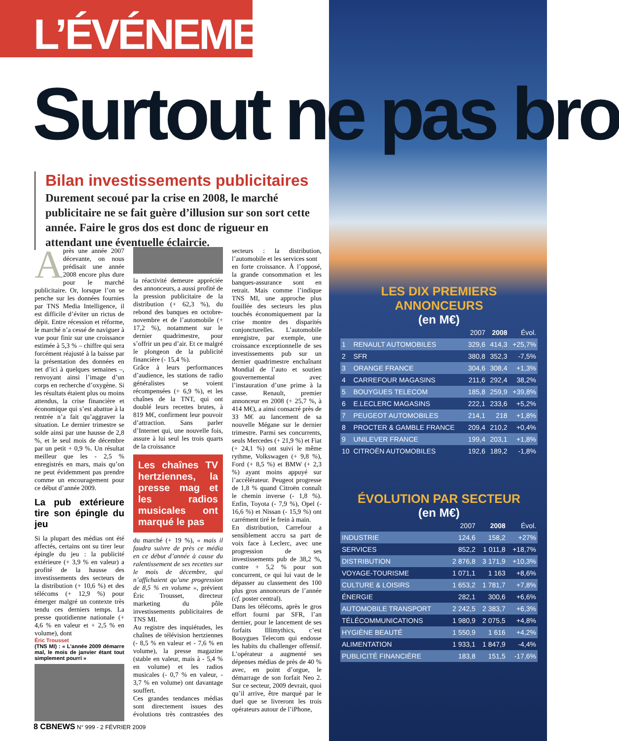L’ÉVÉNEMENT
Surtout ne pas bro
Bilan investissements publicitaires
Durement secoué par la crise en 2008, le marché publicitaire ne se fait guère d’illusion sur son sort cette année. Faire le gros dos est donc de rigueur en attendant une éventuelle éclaircie.
Après une année 2007 décevante, on nous prédisait une année 2008 encore plus dure pour le marché publicitaire. Or, lorsque l’on se penche sur les données fournies par TNS Media Intelligence, il est difficile d’éviter un rictus de dépit. Entre récession et réforme, le marché n’a cessé de naviguer à vue pour finir sur une croissance estimée à 5,3 % – chiffre qui sera forcément réajusté à la baisse par la présentation des données en net d’ici à quelques semaines –, renvoyant ainsi l’image d’un corps en recherche d’oxygène. Si les résultats étaient plus ou moins attendus, la crise financière et économique qui s’est abattue à la rentrée n’a fait qu’aggraver la situation. Le dernier trimestre se solde ainsi par une hausse de 2,8 %, et le seul mois de décembre par un petit + 0,9 %. Un résultat meilleur que les - 2,5 % enregistrés en mars, mais qu’on ne peut évidemment pas prendre comme un encouragement pour ce début d’année 2009.
La pub extérieure tire son épingle du jeu
Si la plupart des médias ont été affectés, certains ont su tirer leur épingle du jeu : la publicité extérieure (+ 3,9 % en valeur) a profité de la hausse des investissements des secteurs de la distribution (+ 10,6 %) et des télécoms (+ 12,9 %) pour émerger malgré un contexte très tendu ces derniers temps. La presse quotidienne nationale (+ 4,6 % en valeur et + 2,5 % en volume), dont
Éric Trousset
(TNS MI) : « L’année 2009 démarre mal, le mois de janvier étant tout simplement pourri »
la réactivité demeure appréciée des annonceurs, a aussi profité de la pression publicitaire de la distribution (+ 62,3 %), du rebond des banques en octobre-novembre et de l’automobile (+ 17,2 %), notamment sur le dernier quadrimestre, pour s’offrir un peu d’air. Et ce malgré le plongeon de la publicité financière (- 15,4 %).
Grâce à leurs performances d’audience, les stations de radio généralistes se voient récompensées (+ 6,9 %), et les chaînes de la TNT, qui ont doublé leurs recettes brutes, à 819 M€, confirment leur pouvoir d’attraction. Sans parler d’Internet qui, une nouvelle fois, assure à lui seul les trois quarts de la croissance
Les chaînes TV hertziennes, la presse mag et les radios musicales ont marqué le pas
du marché (+ 19 %), « mais il faudra suivre de près ce média en ce début d’année à cause du ralentissement de ses recettes sur le mois de décembre, qui n’affichaient qu’une progression de 8,5 % en volume », prévient Éric Trousset, directeur marketing du pôle investissements publicitaires de TNS MI.
Au registre des inquiétudes, les chaînes de télévision hertziennes (- 8,5 % en valeur et - 7,6 % en volume), la presse magazine (stable en valeur, mais à - 5,4 % en volume) et les radios musicales (- 0,7 % en valeur, - 3,7 % en volume) ont davantage souffert.
Ces grandes tendances médias sont directement issues des évolutions très contrastées des secteurs : la distribution, l’automobile et les services sont
en forte croissance. À l’opposé, la grande consommation et les banques-assurance sont en retrait. Mais comme l’indique TNS MI, une approche plus fouillée des secteurs les plus touchés économiquement par la crise montre des disparités conjoncturelles. L’automobile enregistre, par exemple, une croissance exceptionnelle de ses investissements pub sur un dernier quadrimestre enchaînant Mondial de l’auto et soutien gouvernemental avec l’instauration d’une prime à la casse. Renault, premier annonceur en 2008 (+ 25,7 %, à 414 M€), a ainsi consacré près de 33 M€ au lancement de sa nouvelle Mégane sur le dernier trimestre. Parmi ses concurrents, seuls Mercedes (+ 21,9 %) et Fiat (+ 24,1 %) ont suivi le même rythme, Volkswagen (+ 9,8 %), Ford (+ 8,5 %) et BMW (+ 2,3 %) ayant moins appuyé sur l’accélérateur. Peugeot progresse de 1,8 % quand Citroën connaît le chemin inverse (- 1,8 %). Enfin, Toyota (- 7,9 %), Opel (- 16,6 %) et Nissan (- 15,9 %) ont carrément tiré le frein à main.
En distribution, Carrefour a sensiblement accru sa part de voix face à Leclerc, avec une progression de ses investissements pub de 38,2 %, contre + 5,2 % pour son concurrent, ce qui lui vaut de le dépasser au classement des 100 plus gros annonceurs de l’année (cf. poster central).
Dans les télécoms, après le gros effort fourni par SFR, l’an dernier, pour le lancement de ses forfaits Illimythics, c’est Bouygues Telecom qui endosse les habits du challenger offensif. L’opérateur a augmenté ses dépenses médias de près de 40 % avec, en point d’orgue, le démarrage de son forfait Neo 2. Sur ce secteur, 2009 devrait, quoi qu’il arrive, être marqué par le duel que se livreront les trois opérateurs autour de l’iPhone,
LES DIX PREMIERS ANNONCEURS
(en M€)
| | | 2007 | 2008 | Évol. |
| --- | --- | --- | --- | --- |
| 1 | RENAULT AUTOMOBILES | 329,6 | 414,3 | +25,7% |
| 2 | SFR | 380,8 | 352,3 | -7,5% |
| 3 | ORANGE FRANCE | 304,6 | 308,4 | +1,3% |
| 4 | CARREFOUR MAGASINS | 211,6 | 292,4 | 38,2% |
| 5 | BOUYGUES TELECOM | 185,8 | 259,9 | +39,8% |
| 6 | E.LECLERC MAGASINS | 222,1 | 233,6 | +5,2% |
| 7 | PEUGEOT AUTOMOBILES | 214,1 | 218 | +1,8% |
| 8 | PROCTER & GAMBLE FRANCE | 209,4 | 210,2 | +0,4% |
| 9 | UNILEVER FRANCE | 199,4 | 203,1 | +1,8% |
| 10 | CITROËN AUTOMOBILES | 192,6 | 189,2 | -1,8% |
ÉVOLUTION PAR SECTEUR
(en M€)
| | 2007 | 2008 | Évol. |
| --- | --- | --- | --- |
| INDUSTRIE | 124,6 | 158,2 | +27% |
| SERVICES | 852,2 | 1 011,8 | +18,7% |
| DISTRIBUTION | 2 876,8 | 3 171,9 | +10,3% |
| VOYAGE-TOURISME | 1 071,1 | 1 163 | +8,6% |
| CULTURE & LOISIRS | 1 653,2 | 1 781,7 | +7,8% |
| ÉNERGIE | 282,1 | 300,6 | +6,6% |
| AUTOMOBILE TRANSPORT | 2 242,5 | 2 383,7 | +6,3% |
| TÉLÉCOMMUNICATIONS | 1 980,9 | 2 075,5 | +4,8% |
| HYGIÈNE BEAUTÉ | 1 550,9 | 1 616 | +4,2% |
| ALIMENTATION | 1 933,1 | 1 847,9 | -4,4% |
| PUBLICITÉ FINANCIÈRE | 183,8 | 151,5 | -17,6% |
8 CBNEWS N° 999 - 2 FÉVRIER 2009